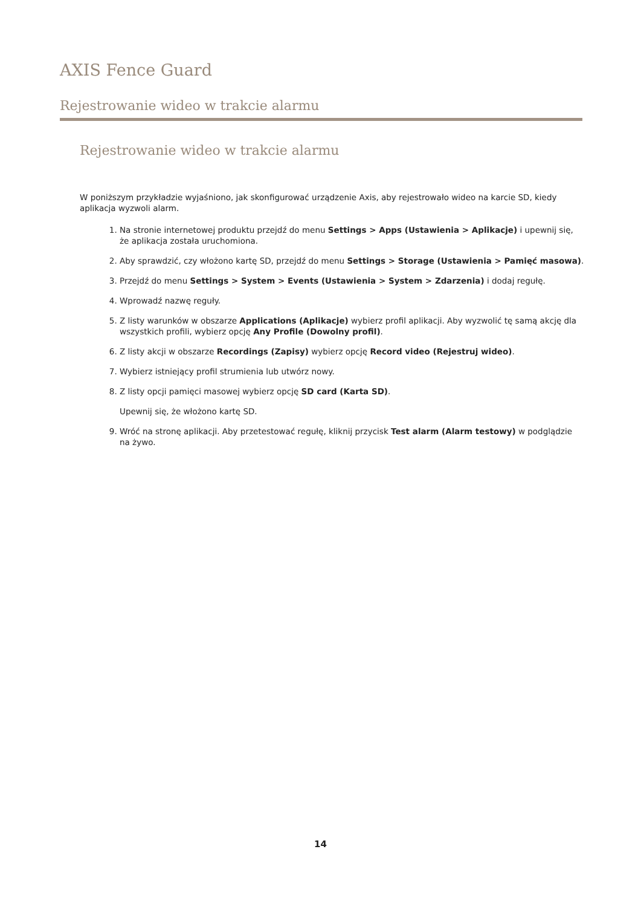AXIS Fence Guard
Rejestrowanie wideo w trakcie alarmu
Rejestrowanie wideo w trakcie alarmu
W poniższym przykładzie wyjaśniono, jak skonfigurować urządzenie Axis, aby rejestrowało wideo na karcie SD, kiedy aplikacja wyzwoli alarm.
1. Na stronie internetowej produktu przejdź do menu Settings > Apps (Ustawienia > Aplikacje) i upewnij się, że aplikacja została uruchomiona.
2. Aby sprawdzić, czy włożono kartę SD, przejdź do menu Settings > Storage (Ustawienia > Pamięć masowa).
3. Przejdź do menu Settings > System > Events (Ustawienia > System > Zdarzenia) i dodaj regułę.
4. Wprowadź nazwę reguły.
5. Z listy warunków w obszarze Applications (Aplikacje) wybierz profil aplikacji. Aby wyzwolić tę samą akcję dla wszystkich profili, wybierz opcję Any Profile (Dowolny profil).
6. Z listy akcji w obszarze Recordings (Zapisy) wybierz opcję Record video (Rejestruj wideo).
7. Wybierz istniejący profil strumienia lub utwórz nowy.
8. Z listy opcji pamięci masowej wybierz opcję SD card (Karta SD).
Upewnij się, że włożono kartę SD.
9. Wróć na stronę aplikacji. Aby przetestować regułę, kliknij przycisk Test alarm (Alarm testowy) w podglądzie na żywo.
14